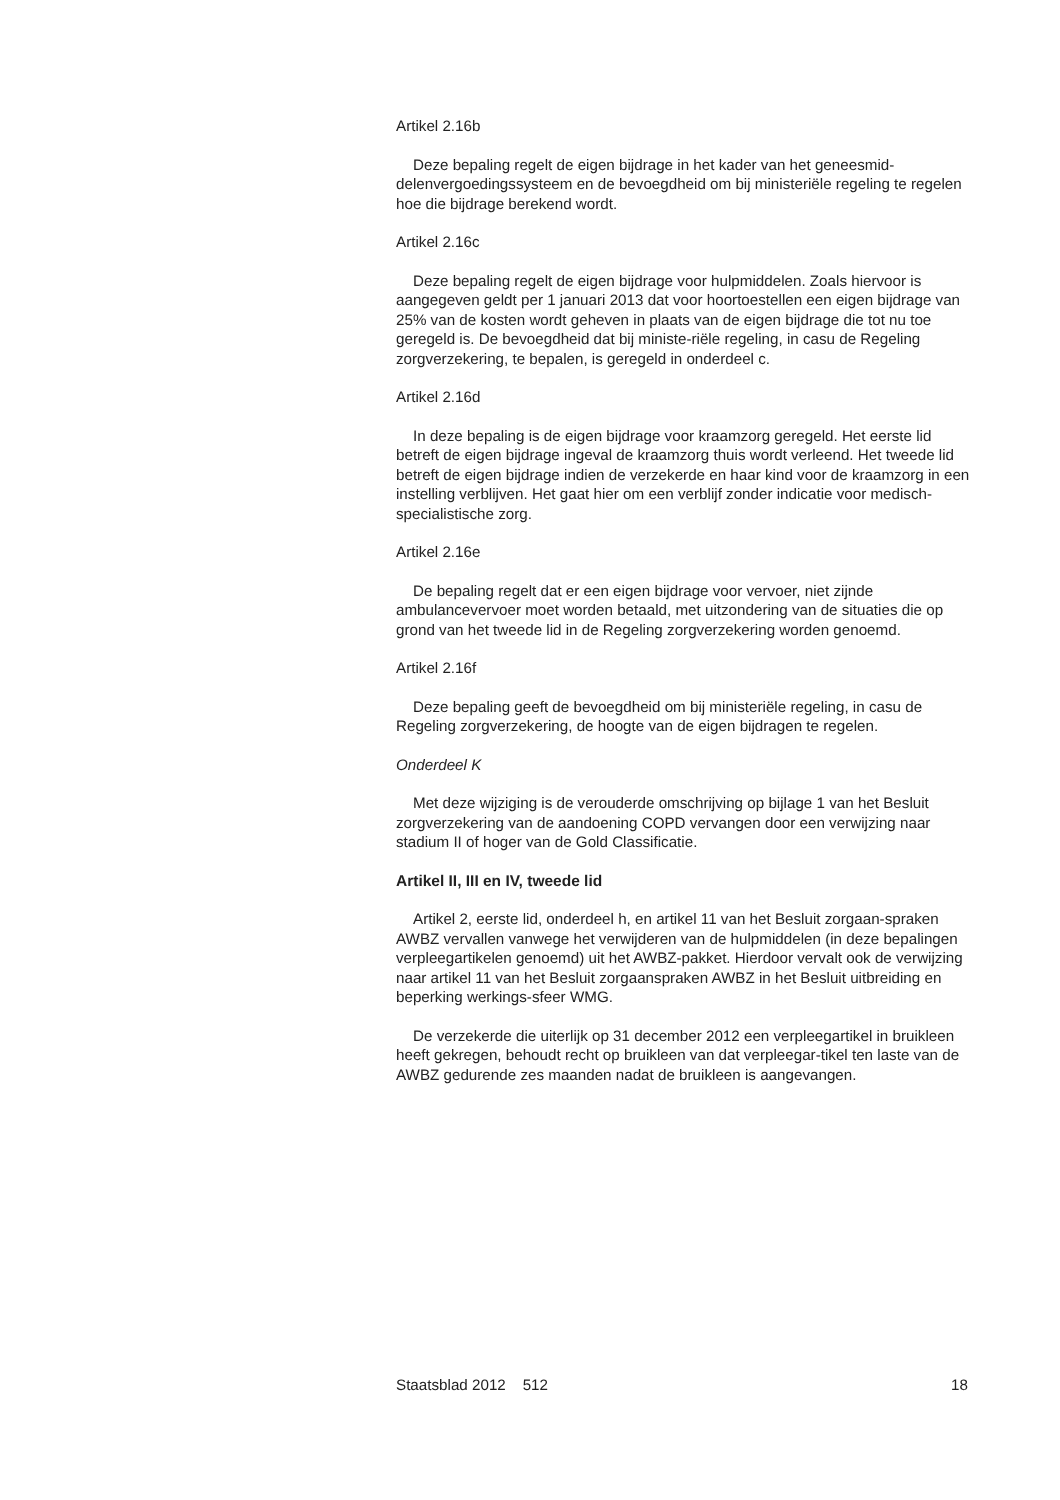Artikel 2.16b
Deze bepaling regelt de eigen bijdrage in het kader van het geneesmid-delenvergoedingssysteem en de bevoegdheid om bij ministeriële regeling te regelen hoe die bijdrage berekend wordt.
Artikel 2.16c
Deze bepaling regelt de eigen bijdrage voor hulpmiddelen. Zoals hiervoor is aangegeven geldt per 1 januari 2013 dat voor hoortoestellen een eigen bijdrage van 25% van de kosten wordt geheven in plaats van de eigen bijdrage die tot nu toe geregeld is. De bevoegdheid dat bij ministe-riële regeling, in casu de Regeling zorgverzekering, te bepalen, is geregeld in onderdeel c.
Artikel 2.16d
In deze bepaling is de eigen bijdrage voor kraamzorg geregeld. Het eerste lid betreft de eigen bijdrage ingeval de kraamzorg thuis wordt verleend. Het tweede lid betreft de eigen bijdrage indien de verzekerde en haar kind voor de kraamzorg in een instelling verblijven. Het gaat hier om een verblijf zonder indicatie voor medisch-specialistische zorg.
Artikel 2.16e
De bepaling regelt dat er een eigen bijdrage voor vervoer, niet zijnde ambulancevervoer moet worden betaald, met uitzondering van de situaties die op grond van het tweede lid in de Regeling zorgverzekering worden genoemd.
Artikel 2.16f
Deze bepaling geeft de bevoegdheid om bij ministeriële regeling, in casu de Regeling zorgverzekering, de hoogte van de eigen bijdragen te regelen.
Onderdeel K
Met deze wijziging is de verouderde omschrijving op bijlage 1 van het Besluit zorgverzekering van de aandoening COPD vervangen door een verwijzing naar stadium II of hoger van de Gold Classificatie.
Artikel II, III en IV, tweede lid
Artikel 2, eerste lid, onderdeel h, en artikel 11 van het Besluit zorgaan-spraken AWBZ vervallen vanwege het verwijderen van de hulpmiddelen (in deze bepalingen verpleegartikelen genoemd) uit het AWBZ-pakket. Hierdoor vervalt ook de verwijzing naar artikel 11 van het Besluit zorgaanspraken AWBZ in het Besluit uitbreiding en beperking werkings-sfeer WMG.
De verzekerde die uiterlijk op 31 december 2012 een verpleegartikel in bruikleen heeft gekregen, behoudt recht op bruikleen van dat verpleegar-tikel ten laste van de AWBZ gedurende zes maanden nadat de bruikleen is aangevangen.
Staatsblad 2012 512 18